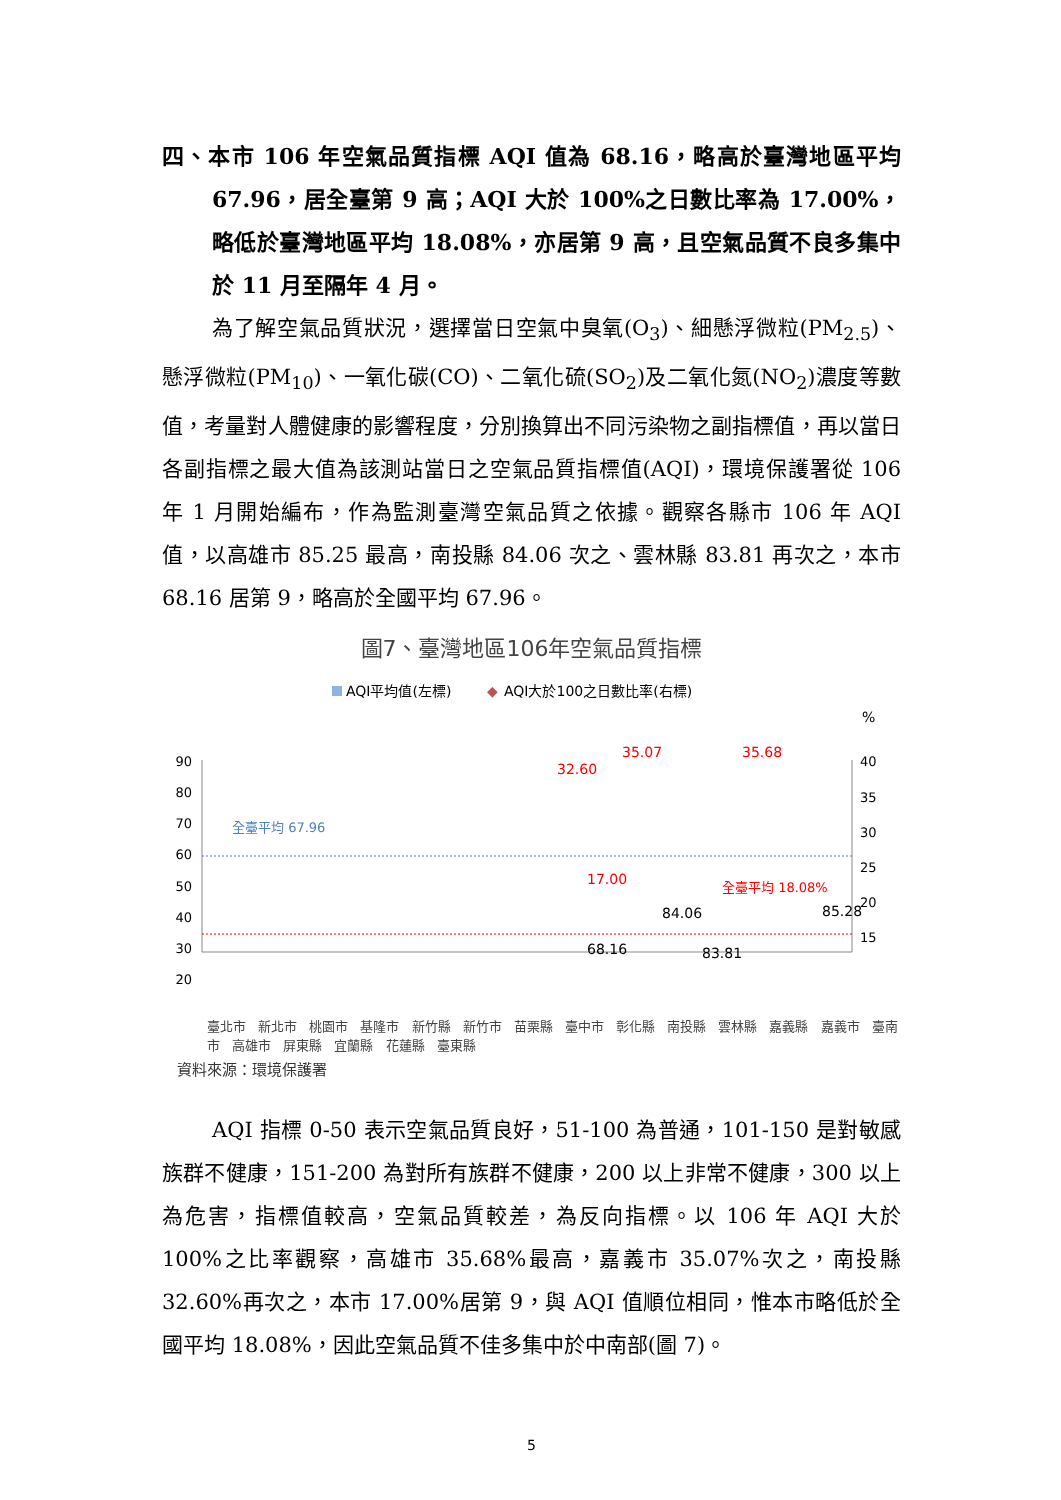四、本市 106 年空氣品質指標 AQI 值為 68.16，略高於臺灣地區平均 67.96，居全臺第 9 高；AQI 大於 100%之日數比率為 17.00%，略低於臺灣地區平均 18.08%，亦居第 9 高，且空氣品質不良多集中於 11 月至隔年 4 月。
為了解空氣品質狀況，選擇當日空氣中臭氧(O<sub>3</sub>)、細懸浮微粒(PM<sub>2.5</sub>)、懸浮微粒(PM<sub>10</sub>)、一氧化碳(CO)、二氧化硫(SO<sub>2</sub>)及二氧化氮(NO<sub>2</sub>)濃度等數值，考量對人體健康的影響程度，分別換算出不同污染物之副指標值，再以當日各副指標之最大值為該測站當日之空氣品質指標值(AQI)，環境保護署從 106 年 1 月開始編布，作為監測臺灣空氣品質之依據。觀察各縣市 106 年 AQI 值，以高雄市 85.25 最高，南投縣 84.06 次之、雲林縣 83.81 再次之，本市 68.16 居第 9，略高於全國平均 67.96。
圖7、臺灣地區106年空氣品質指標
AQI平均值(左標)
◆
AQI大於100之日數比率(右標)
%
90
80
70
60
50
40
30
20
40
35
30
25
20
15
全臺平均 67.96
全臺平均 18.08%
32.60
35.68
35.07
17.00
68.16
84.06
83.81
85.28
臺北市 新北市 桃園市 基隆市 新竹縣 新竹市 苗栗縣 臺中市 彰化縣 南投縣 雲林縣 嘉義縣 嘉義市 臺南市 高雄市 屏東縣 宜蘭縣 花蓮縣 臺東縣
資料來源：環境保護署
AQI 指標 0-50 表示空氣品質良好，51-100 為普通，101-150 是對敏感族群不健康，151-200 為對所有族群不健康，200 以上非常不健康，300 以上為危害，指標值較高，空氣品質較差，為反向指標。以 106 年 AQI 大於 100%之比率觀察，高雄市 35.68%最高，嘉義市 35.07%次之，南投縣 32.60%再次之，本市 17.00%居第 9，與 AQI 值順位相同，惟本市略低於全國平均 18.08%，因此空氣品質不佳多集中於中南部(圖 7)。
5